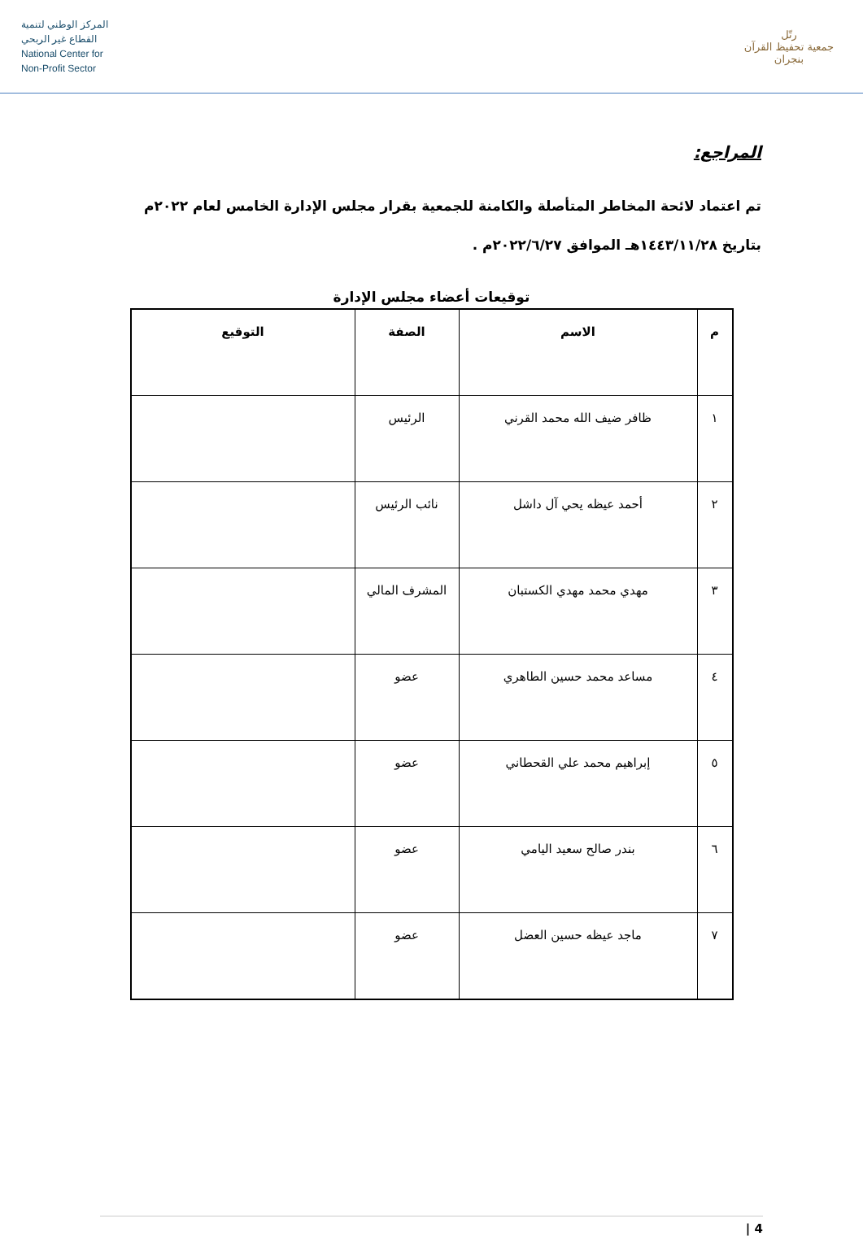المركز الوطني لتنمية
القطاع غير الربحي
National Center for
Non-Profit Sector
رتّل
جمعية تحفيظ القرآن بنجران
المراجع:
تم اعتماد لائحة المخاطر المتأصلة والكامنة للجمعية بقرار مجلس الإدارة الخامس لعام ٢٠٢٢م
بتاريخ ١٤٤٣/١١/٢٨هـ الموافق ٢٠٢٢/٦/٢٧م .
توقيعات أعضاء مجلس الإدارة
| م | الاسم | الصفة | التوقيع |
| --- | --- | --- | --- |
| ١ | ظافر ضيف الله محمد القرني | الرئيس | |
| ٢ | أحمد عيظه يحي آل داشل | نائب الرئيس | |
| ٣ | مهدي محمد مهدي الكستبان | المشرف المالي | |
| ٤ | مساعد محمد حسين الطاهري | عضو | |
| ٥ | إبراهيم محمد علي القحطاني | عضو | |
| ٦ | بندر صالح سعيد اليامي | عضو | |
| ٧ | ماجد عيظه حسين العضل | عضو | |
4 |